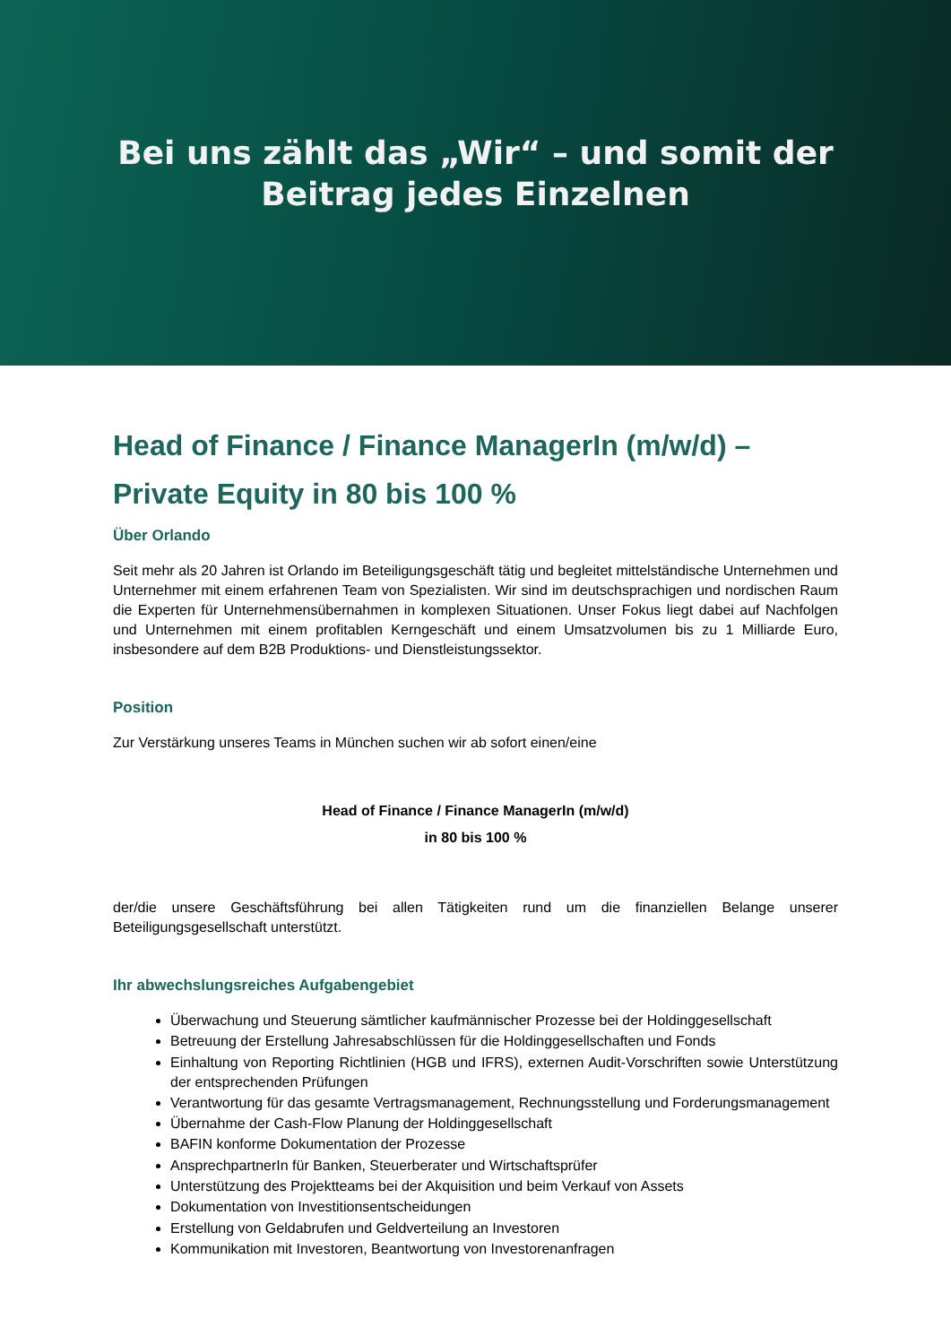Bei uns zählt das „Wir“ – und somit der
Beitrag jedes Einzelnen
Head of Finance / Finance ManagerIn (m/w/d) –
Private Equity in 80 bis 100 %
Über Orlando
Seit mehr als 20 Jahren ist Orlando im Beteiligungsgeschäft tätig und begleitet mittelständische Unternehmen und Unternehmer mit einem erfahrenen Team von Spezialisten. Wir sind im deutschsprachigen und nordischen Raum die Experten für Unternehmensübernahmen in komplexen Situationen. Unser Fokus liegt dabei auf Nachfolgen und Unternehmen mit einem profitablen Kerngeschäft und einem Umsatzvolumen bis zu 1 Milliarde Euro, insbesondere auf dem B2B Produktions- und Dienstleistungssektor.
Position
Zur Verstärkung unseres Teams in München suchen wir ab sofort einen/eine
Head of Finance / Finance ManagerIn (m/w/d)
in 80 bis 100 %
der/die unsere Geschäftsführung bei allen Tätigkeiten rund um die finanziellen Belange unserer Beteiligungsgesellschaft unterstützt.
Ihr abwechslungsreiches Aufgabengebiet
Überwachung und Steuerung sämtlicher kaufmännischer Prozesse bei der Holdinggesellschaft
Betreuung der Erstellung Jahresabschlüssen für die Holdinggesellschaften und Fonds
Einhaltung von Reporting Richtlinien (HGB und IFRS), externen Audit-Vorschriften sowie Unterstützung der entsprechenden Prüfungen
Verantwortung für das gesamte Vertragsmanagement, Rechnungsstellung und Forderungsmanagement
Übernahme der Cash-Flow Planung der Holdinggesellschaft
BAFIN konforme Dokumentation der Prozesse
AnsprechpartnerIn für Banken, Steuerberater und Wirtschaftsprüfer
Unterstützung des Projektteams bei der Akquisition und beim Verkauf von Assets
Dokumentation von Investitionsentscheidungen
Erstellung von Geldabrufen und Geldverteilung an Investoren
Kommunikation mit Investoren, Beantwortung von Investorenanfragen